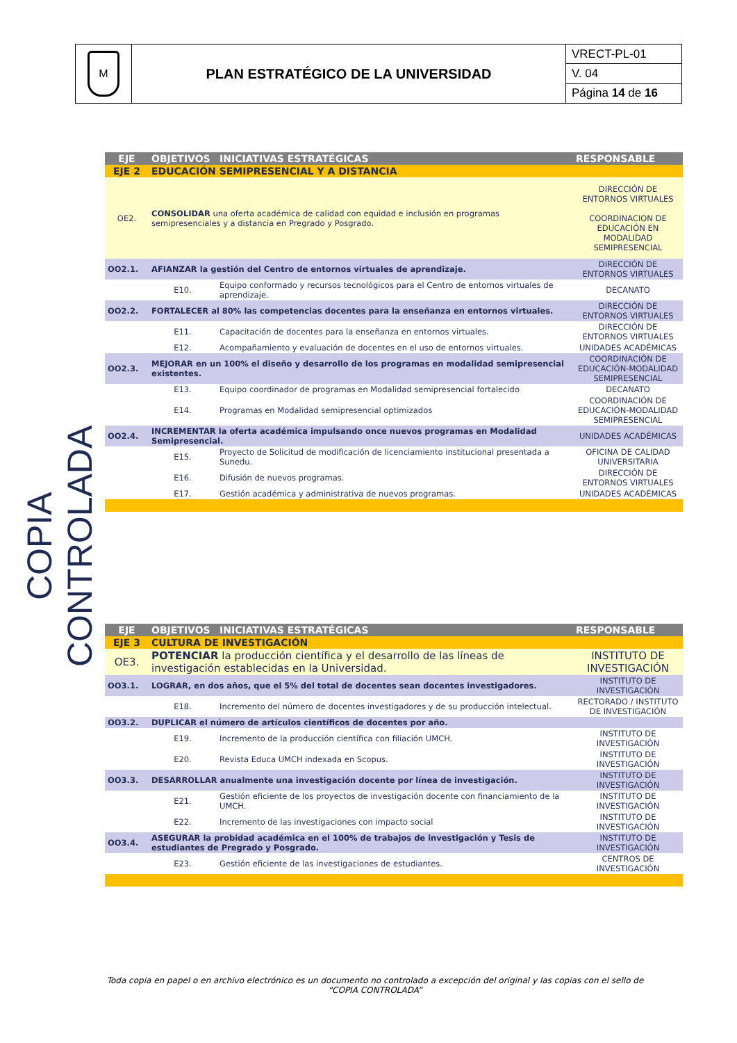| M | PLAN ESTRATÉGICO DE LA UNIVERSIDAD | VRECT-PL-01 |
| | | V. 04 |
| | | Página 14 de 16 |
COPIA CONTROLADA
| EJE | OBJETIVOS | INICIATIVAS ESTRATÉGICAS | RESPONSABLE |
| --- | --- | --- | --- |
| EJE 2 | EDUCACIÓN SEMIPRESENCIAL Y A DISTANCIA | | |
| OE2. | CONSOLIDAR una oferta académica de calidad con equidad e inclusión en programas semipresenciales y a distancia en Pregrado y Posgrado. | | DIRECCIÓN DE ENTORNOS VIRTUALES COORDINACION DE EDUCACIÓN EN MODALIDAD SEMIPRESENCIAL |
| OO2.1. | AFIANZAR la gestión del Centro de entornos virtuales de aprendizaje. | | DIRECCIÓN DE ENTORNOS VIRTUALES |
| | E10. | Equipo conformado y recursos tecnológicos para el Centro de entornos virtuales de aprendizaje. | DECANATO |
| OO2.2. | FORTALECER al 80% las competencias docentes para la enseñanza en entornos virtuales. | | DIRECCIÓN DE ENTORNOS VIRTUALES |
| | E11. | Capacitación de docentes para la enseñanza en entornos virtuales. | DIRECCIÓN DE ENTORNOS VIRTUALES |
| | E12. | Acompañamiento y evaluación de docentes en el uso de entornos virtuales. | UNIDADES ACADÉMICAS |
| OO2.3. | MEJORAR en un 100% el diseño y desarrollo de los programas en modalidad semipresencial existentes. | | COORDINACIÓN DE EDUCACIÓN-MODALIDAD SEMIPRESENCIAL |
| | E13. | Equipo coordinador de programas en Modalidad semipresencial fortalecido | DECANATO |
| | E14. | Programas en Modalidad semipresencial optimizados | COORDINACIÓN DE EDUCACIÓN-MODALIDAD SEMIPRESENCIAL |
| OO2.4. | INCREMENTAR la oferta académica impulsando once nuevos programas en Modalidad Semipresencial. | | UNIDADES ACADÉMICAS |
| | E15. | Proyecto de Solicitud de modificación de licenciamiento institucional presentada a Sunedu. | OFICINA DE CALIDAD UNIVERSITARIA |
| | E16. | Difusión de nuevos programas. | DIRECCIÓN DE ENTORNOS VIRTUALES |
| | E17. | Gestión académica y administrativa de nuevos programas. | UNIDADES ACADÉMICAS |
| EJE | OBJETIVOS | INICIATIVAS ESTRATÉGICAS | RESPONSABLE |
| --- | --- | --- | --- |
| EJE 3 | CULTURA DE INVESTIGACIÓN | | |
| OE3. | POTENCIAR la producción científica y el desarrollo de las líneas de investigación establecidas en la Universidad. | | INSTITUTO DE INVESTIGACIÓN |
| OO3.1. | LOGRAR, en dos años, que el 5% del total de docentes sean docentes investigadores. | | INSTITUTO DE INVESTIGACIÓN |
| | E18. | Incremento del número de docentes investigadores y de su producción intelectual. | RECTORADO / INSTITUTO DE INVESTIGACIÓN |
| OO3.2. | DUPLICAR el número de artículos científicos de docentes por año. | | |
| | E19. | Incremento de la producción científica con filiación UMCH. | INSTITUTO DE INVESTIGACIÓN |
| | E20. | Revista Educa UMCH indexada en Scopus. | INSTITUTO DE INVESTIGACIÓN |
| OO3.3. | DESARROLLAR anualmente una investigación docente por línea de investigación. | | INSTITUTO DE INVESTIGACIÓN |
| | E21. | Gestión eficiente de los proyectos de investigación docente con financiamiento de la UMCH. | INSTITUTO DE INVESTIGACIÓN |
| | E22. | Incremento de las investigaciones con impacto social | INSTITUTO DE INVESTIGACIÓN |
| OO3.4. | ASEGURAR la probidad académica en el 100% de trabajos de investigación y Tesis de estudiantes de Pregrado y Posgrado. | | INSTITUTO DE INVESTIGACIÓN |
| | E23. | Gestión eficiente de las investigaciones de estudiantes. | CENTROS DE INVESTIGACIÓN |
Toda copia en papel o en archivo electrónico es un documento no controlado a excepción del original y las copias con el sello de “COPIA CONTROLADA”